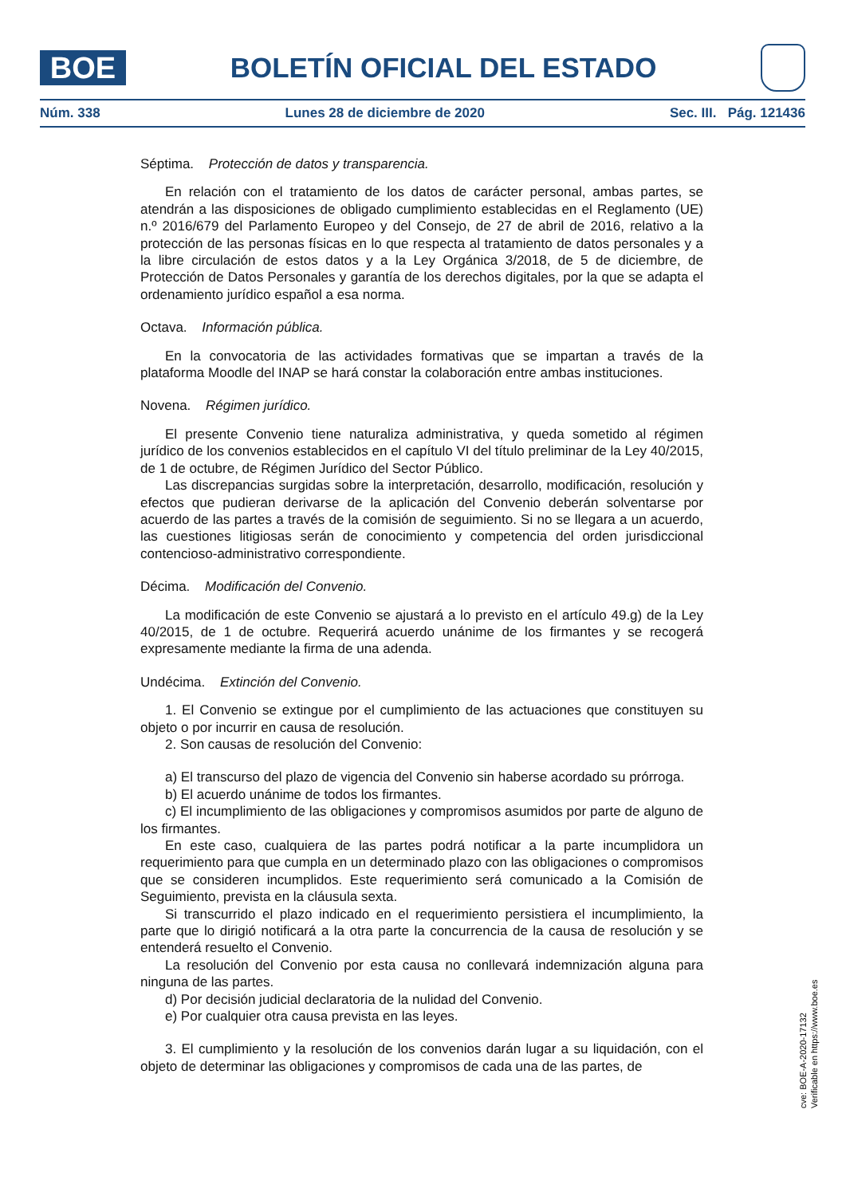BOE
BOLETÍN OFICIAL DEL ESTADO
Núm. 338 Lunes 28 de diciembre de 2020 Sec. III. Pág. 121436
Séptima. Protección de datos y transparencia.
En relación con el tratamiento de los datos de carácter personal, ambas partes, se atendrán a las disposiciones de obligado cumplimiento establecidas en el Reglamento (UE) n.º 2016/679 del Parlamento Europeo y del Consejo, de 27 de abril de 2016, relativo a la protección de las personas físicas en lo que respecta al tratamiento de datos personales y a la libre circulación de estos datos y a la Ley Orgánica 3/2018, de 5 de diciembre, de Protección de Datos Personales y garantía de los derechos digitales, por la que se adapta el ordenamiento jurídico español a esa norma.
Octava. Información pública.
En la convocatoria de las actividades formativas que se impartan a través de la plataforma Moodle del INAP se hará constar la colaboración entre ambas instituciones.
Novena. Régimen jurídico.
El presente Convenio tiene naturaliza administrativa, y queda sometido al régimen jurídico de los convenios establecidos en el capítulo VI del título preliminar de la Ley 40/2015, de 1 de octubre, de Régimen Jurídico del Sector Público.
Las discrepancias surgidas sobre la interpretación, desarrollo, modificación, resolución y efectos que pudieran derivarse de la aplicación del Convenio deberán solventarse por acuerdo de las partes a través de la comisión de seguimiento. Si no se llegara a un acuerdo, las cuestiones litigiosas serán de conocimiento y competencia del orden jurisdiccional contencioso-administrativo correspondiente.
Décima. Modificación del Convenio.
La modificación de este Convenio se ajustará a lo previsto en el artículo 49.g) de la Ley 40/2015, de 1 de octubre. Requerirá acuerdo unánime de los firmantes y se recogerá expresamente mediante la firma de una adenda.
Undécima. Extinción del Convenio.
1. El Convenio se extingue por el cumplimiento de las actuaciones que constituyen su objeto o por incurrir en causa de resolución.
2. Son causas de resolución del Convenio:
a) El transcurso del plazo de vigencia del Convenio sin haberse acordado su prórroga.
b) El acuerdo unánime de todos los firmantes.
c) El incumplimiento de las obligaciones y compromisos asumidos por parte de alguno de los firmantes.
En este caso, cualquiera de las partes podrá notificar a la parte incumplidora un requerimiento para que cumpla en un determinado plazo con las obligaciones o compromisos que se consideren incumplidos. Este requerimiento será comunicado a la Comisión de Seguimiento, prevista en la cláusula sexta.
Si transcurrido el plazo indicado en el requerimiento persistiera el incumplimiento, la parte que lo dirigió notificará a la otra parte la concurrencia de la causa de resolución y se entenderá resuelto el Convenio.
La resolución del Convenio por esta causa no conllevará indemnización alguna para ninguna de las partes.
d) Por decisión judicial declaratoria de la nulidad del Convenio.
e) Por cualquier otra causa prevista en las leyes.
3. El cumplimiento y la resolución de los convenios darán lugar a su liquidación, con el objeto de determinar las obligaciones y compromisos de cada una de las partes, de
cve: BOE-A-2020-17132
Verificable en https://www.boe.es